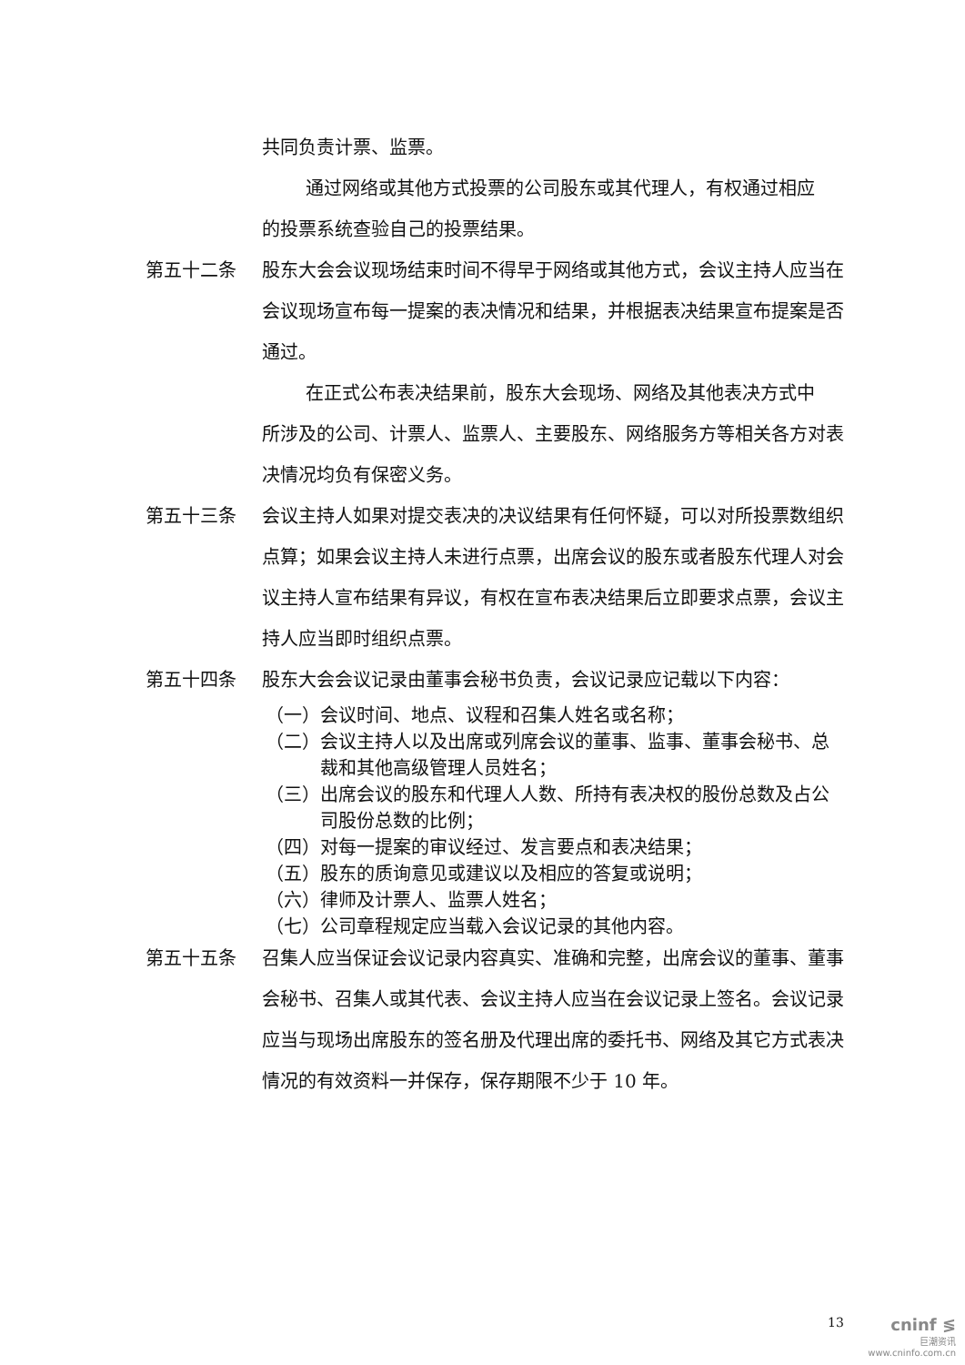共同负责计票、监票。
通过网络或其他方式投票的公司股东或其代理人，有权通过相应
的投票系统查验自己的投票结果。
第五十二条 股东大会会议现场结束时间不得早于网络或其他方式，会议主持人应当在会议现场宣布每一提案的表决情况和结果，并根据表决结果宣布提案是否通过。
在正式公布表决结果前，股东大会现场、网络及其他表决方式中
所涉及的公司、计票人、监票人、主要股东、网络服务方等相关各方对表决情况均负有保密义务。
第五十三条 会议主持人如果对提交表决的决议结果有任何怀疑，可以对所投票数组织点算；如果会议主持人未进行点票，出席会议的股东或者股东代理人对会议主持人宣布结果有异议，有权在宣布表决结果后立即要求点票，会议主持人应当即时组织点票。
第五十四条 股东大会会议记录由董事会秘书负责，会议记录应记载以下内容：
（一） 会议时间、地点、议程和召集人姓名或名称；
（二） 会议主持人以及出席或列席会议的董事、监事、董事会秘书、总裁和其他高级管理人员姓名；
（三） 出席会议的股东和代理人人数、所持有表决权的股份总数及占公司股份总数的比例；
（四） 对每一提案的审议经过、发言要点和表决结果；
（五） 股东的质询意见或建议以及相应的答复或说明；
（六） 律师及计票人、监票人姓名；
（七） 公司章程规定应当载入会议记录的其他内容。
第五十五条 召集人应当保证会议记录内容真实、准确和完整，出席会议的董事、董事会秘书、召集人或其代表、会议主持人应当在会议记录上签名。会议记录应当与现场出席股东的签名册及代理出席的委托书、网络及其它方式表决情况的有效资料一并保存，保存期限不少于 10 年。
13
cninf ≶
巨潮资讯
www.cninfo.com.cn